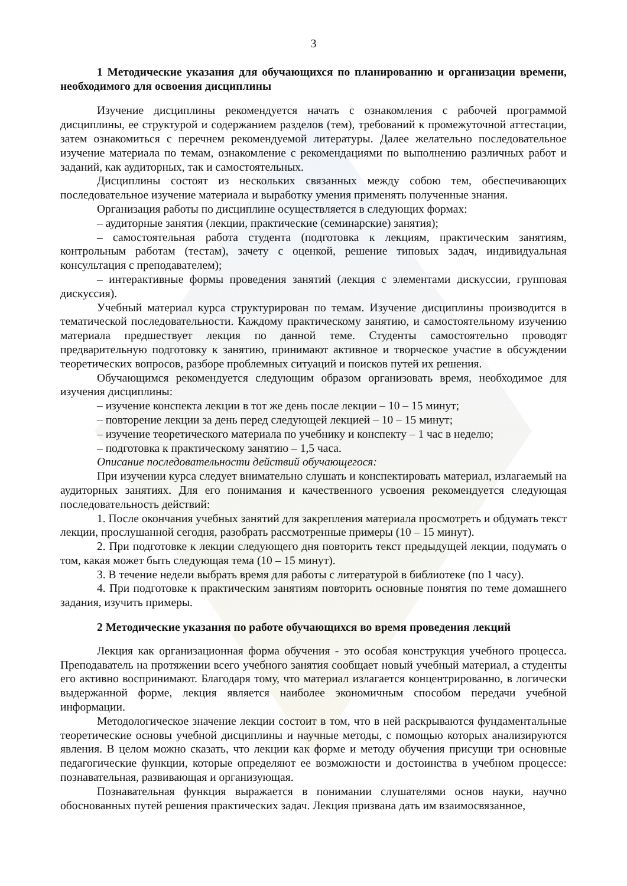3
1 Методические указания для обучающихся по планированию и организации времени, необходимого для освоения дисциплины
Изучение дисциплины рекомендуется начать с ознакомления с рабочей программой дисциплины, ее структурой и содержанием разделов (тем), требований к промежуточной аттестации, затем ознакомиться с перечнем рекомендуемой литературы. Далее желательно последовательное изучение материала по темам, ознакомление с рекомендациями по выполнению различных работ и заданий, как аудиторных, так и самостоятельных.
Дисциплины состоят из нескольких связанных между собою тем, обеспечивающих последовательное изучение материала и выработку умения применять полученные знания.
Организация работы по дисциплине осуществляется в следующих формах:
– аудиторные занятия (лекции, практические (семинарские) занятия);
– самостоятельная работа студента (подготовка к лекциям, практическим занятиям, контрольным работам (тестам), зачету с оценкой, решение типовых задач, индивидуальная консультация с преподавателем);
– интерактивные формы проведения занятий (лекция с элементами дискуссии, групповая дискуссия).
Учебный материал курса структурирован по темам. Изучение дисциплины производится в тематической последовательности. Каждому практическому занятию, и самостоятельному изучению материала предшествует лекция по данной теме. Студенты самостоятельно проводят предварительную подготовку к занятию, принимают активное и творческое участие в обсуждении теоретических вопросов, разборе проблемных ситуаций и поисков путей их решения.
Обучающимся рекомендуется следующим образом организовать время, необходимое для изучения дисциплины:
– изучение конспекта лекции в тот же день после лекции – 10 – 15 минут;
– повторение лекции за день перед следующей лекцией – 10 – 15 минут;
– изучение теоретического материала по учебнику и конспекту – 1 час в неделю;
– подготовка к практическому занятию – 1,5 часа.
Описание последовательности действий обучающегося:
При изучении курса следует внимательно слушать и конспектировать материал, излагаемый на аудиторных занятиях. Для его понимания и качественного усвоения рекомендуется следующая последовательность действий:
1. После окончания учебных занятий для закрепления материала просмотреть и обдумать текст лекции, прослушанной сегодня, разобрать рассмотренные примеры (10 – 15 минут).
2. При подготовке к лекции следующего дня повторить текст предыдущей лекции, подумать о том, какая может быть следующая тема (10 – 15 минут).
3. В течение недели выбрать время для работы с литературой в библиотеке (по 1 часу).
4. При подготовке к практическим занятиям повторить основные понятия по теме домашнего задания, изучить примеры.
2 Методические указания по работе обучающихся во время проведения лекций
Лекция как организационная форма обучения - это особая конструкция учебного процесса. Преподаватель на протяжении всего учебного занятия сообщает новый учебный материал, а студенты его активно воспринимают. Благодаря тому, что материал излагается концентрированно, в логически выдержанной форме, лекция является наиболее экономичным способом передачи учебной информации.
Методологическое значение лекции состоит в том, что в ней раскрываются фундаментальные теоретические основы учебной дисциплины и научные методы, с помощью которых анализируются явления. В целом можно сказать, что лекции как форме и методу обучения присущи три основные педагогические функции, которые определяют ее возможности и достоинства в учебном процессе: познавательная, развивающая и организующая.
Познавательная функция выражается в понимании слушателями основ науки, научно обоснованных путей решения практических задач. Лекция призвана дать им взаимосвязанное,